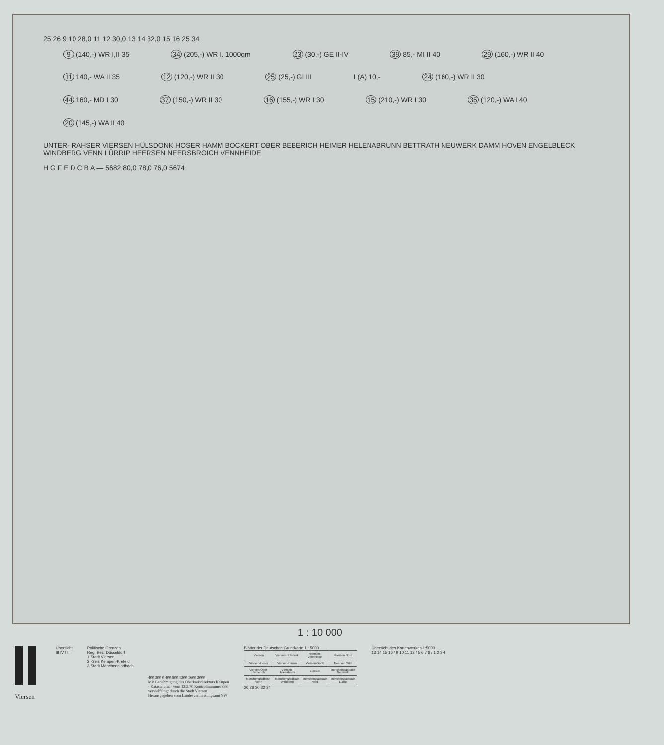25 26 9 10 28,0 11 12 30,0 13 14 32,0 15 16 25 34
9 (140,-) WR I,II 35 34 (205,-) WR I. 1000qm 23 (30,-) GE II-IV 39 85,- MI II 40 29 (160,-) WR II 40 11 140,- WA II 35 12 (120,-) WR II 30 25 (25,-) GI III L(A) 10,- 24 (160,-) WR II 30 44 160,- MD I 30 37 (150,-) WR II 30 16 (155,-) WR I 30 15 (210,-) WR I 30 35 (120,-) WA I 40 20 (145,-) WA II 40
UNTER- RAHSER VIERSEN HÜLSDONK HOSER HAMM BOCKERT OBER BEBERICH HEIMER HELENABRUNN BETTRATH NEUWERK DAMM HOVEN ENGELBLECK WINDBERG VENN LÜRRIP HEERSEN NEERSBROICH VENNHEIDE
H G F E D C B A — 5682 80,0 78,0 76,0 5674
1 : 10 000
Viersen
Übersicht
III IV I II
Politische Grenzen
Reg. Bez. Düsseldorf
1 Stadt Viersen
2 Kreis Kempen-Krefeld
3 Stadt Mönchengladbach
400 200 0 400 800 1200 1600 2000
Mit Genehmigung des Oberkreisdirektors Kempen
- Katasteramt - vom 12.2.70 Kontrollnummer 388
vervielfältigt durch die Stadt Viersen
Herausgegeben vom Landesvermessungsamt NW
Blätter der Deutschen Grundkarte 1 : 5000
| Viersen | Viersen-Hülsdonk | Neersen-Vennheide | Neersen Nord |
| Viersen-Hoser | Viersen-Hamm | Viersen-Donk | Neersen Süd |
| Viersen Ober-Beberich | Viersen-Helenabrunn | Bettrath | Mönchengladbach Neuwerk |
| Mönchengladbach-Venn | Mönchengladbach Windberg | Mönchengladbach Nord | Mönchengladbach Lürrip |
26 28 30 32 34
Übersicht des Kartenwerkes 1:5000
13 14 15 16 / 9 10 11 12 / 5 6 7 8 / 1 2 3 4